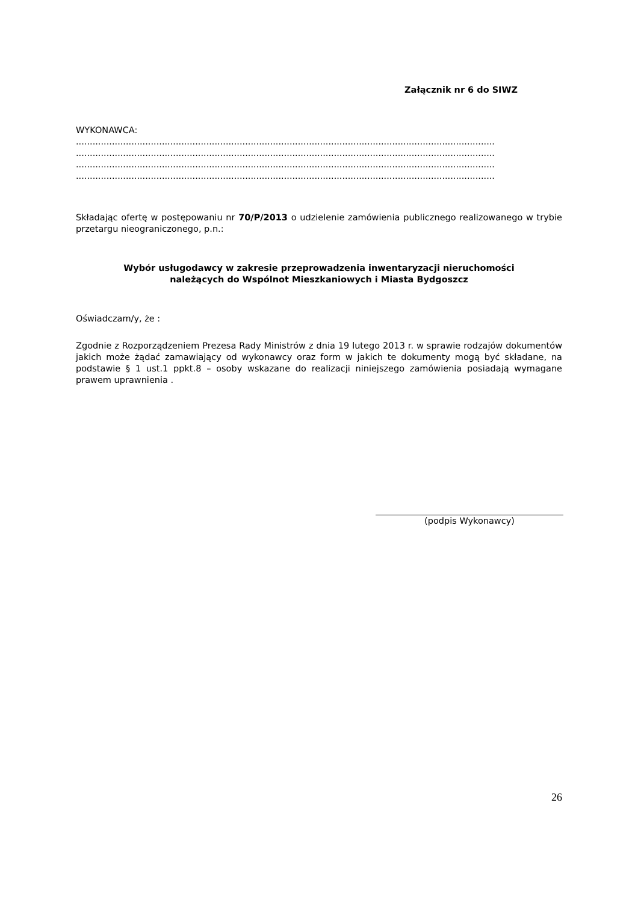Załącznik nr 6 do SIWZ
WYKONAWCA:
.......................................................................................................................................................
.......................................................................................................................................................
.......................................................................................................................................................
.......................................................................................................................................................
Składając ofertę w postępowaniu nr 70/P/2013 o udzielenie zamówienia publicznego realizowanego w trybie przetargu nieograniczonego, p.n.:
Wybór usługodawcy w zakresie przeprowadzenia inwentaryzacji nieruchomości
należących do Wspólnot Mieszkaniowych i Miasta Bydgoszcz
Oświadczam/y, że :
Zgodnie z Rozporządzeniem Prezesa Rady Ministrów z dnia 19 lutego 2013 r. w sprawie rodzajów dokumentów jakich może żądać zamawiający od wykonawcy oraz form w jakich te dokumenty mogą być składane, na podstawie § 1 ust.1 ppkt.8 – osoby wskazane do realizacji niniejszego zamówienia posiadają wymagane prawem uprawnienia .
(podpis Wykonawcy)
26